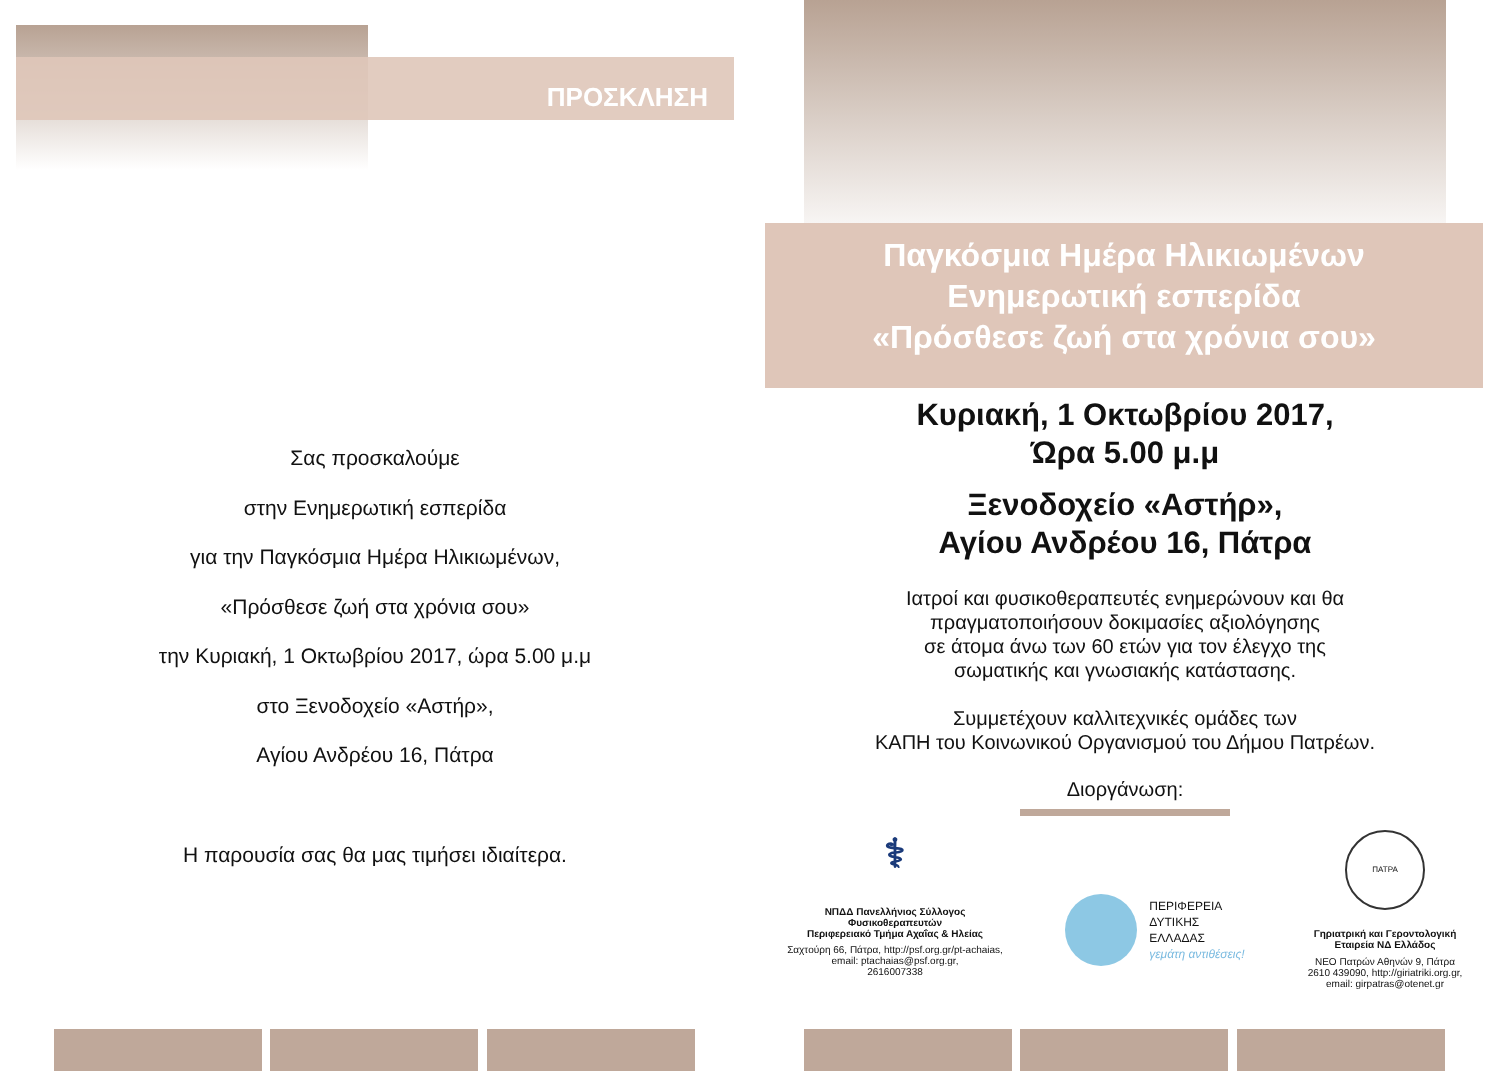ΠΡΟΣΚΛΗΣΗ
Σας προσκαλούμε
στην Ενημερωτική εσπερίδα
για την Παγκόσμια Ημέρα Ηλικιωμένων,
«Πρόσθεσε ζωή στα χρόνια σου»
την Κυριακή, 1 Οκτωβρίου 2017, ώρα 5.00 μ.μ
στο Ξενοδοχείο «Αστήρ»,
Αγίου Ανδρέου 16, Πάτρα
Η παρουσία σας θα μας τιμήσει ιδιαίτερα.
Παγκόσμια Ημέρα Ηλικιωμένων
Ενημερωτική εσπερίδα
«Πρόσθεσε ζωή στα χρόνια σου»
Κυριακή, 1 Οκτωβρίου 2017,
Ώρα 5.00 μ.μ
Ξενοδοχείο «Αστήρ»,
Αγίου Ανδρέου 16, Πάτρα
Ιατροί και φυσικοθεραπευτές ενημερώνουν και θα
πραγματοποιήσουν δοκιμασίες αξιολόγησης
σε άτομα άνω των 60 ετών για τον έλεγχο της
σωματικής και γνωσιακής κατάστασης.
Συμμετέχουν καλλιτεχνικές ομάδες των
ΚΑΠΗ του Κοινωνικού Οργανισμού του Δήμου Πατρέων.
Διοργάνωση:
⚕
ΝΠΔΔ Πανελλήνιος Σύλλογος Φυσικοθεραπευτών
Περιφερειακό Τμήμα Αχαΐας & Ηλείας
Σαχτούρη 66, Πάτρα, http://psf.org.gr/pt-achaias,
email: ptachaias@psf.org.gr,
2616007338
ΠΕΡΙΦΕΡΕΙΑ
ΔΥΤΙΚΗΣ
ΕΛΛΑΔΑΣ
γεμάτη αντιθέσεις!
ΠΑΤΡΑ
Γηριατρική και Γεροντολογική
Εταιρεία ΝΔ Ελλάδος
ΝΕΟ Πατρών Αθηνών 9, Πάτρα
2610 439090, http://giriatriki.org.gr,
email: girpatras@otenet.gr